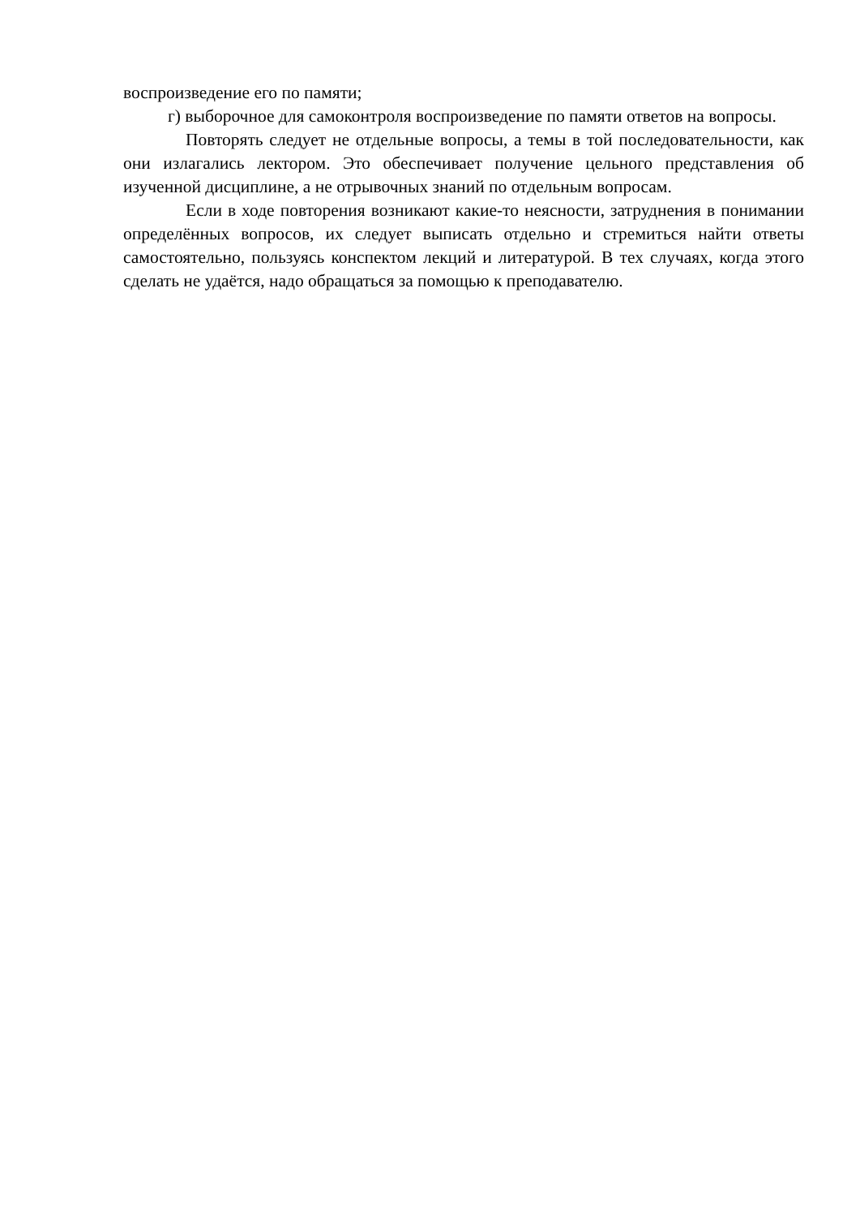воспроизведение его по памяти;
г) выборочное для самоконтроля воспроизведение по памяти ответов на вопросы.
Повторять следует не отдельные вопросы, а темы в той последовательности, как они излагались лектором. Это обеспечивает получение цельного представления об изученной дисциплине, а не отрывочных знаний по отдельным вопросам.
Если в ходе повторения возникают какие-то неясности, затруднения в понимании определённых вопросов, их следует выписать отдельно и стремиться найти ответы самостоятельно, пользуясь конспектом лекций и литературой. В тех случаях, когда этого сделать не удаётся, надо обращаться за помощью к преподавателю.